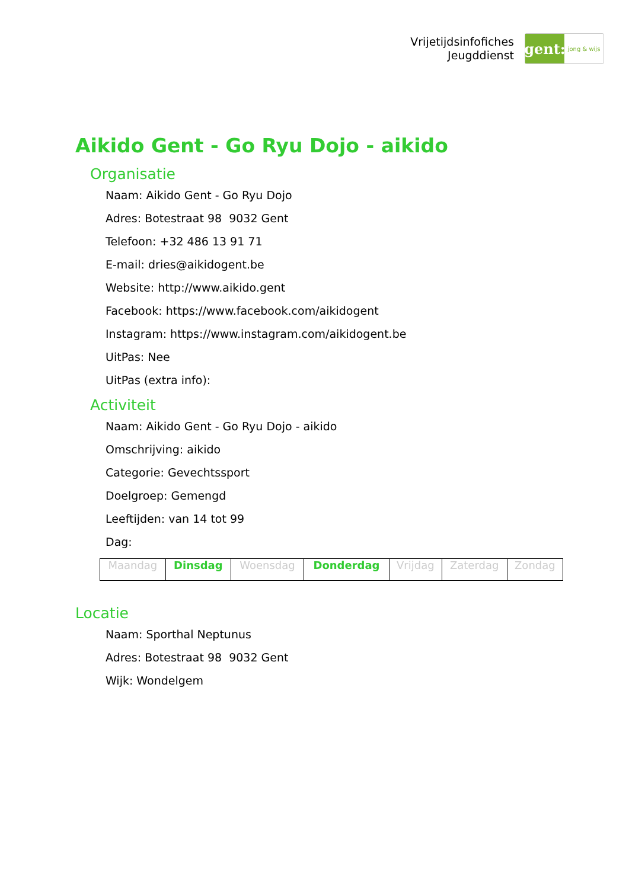Vrijetijdsinfofiches
Jeugddienst
gent:
jong & wijs
Aikido Gent - Go Ryu Dojo - aikido
Organisatie
Naam: Aikido Gent - Go Ryu Dojo
Adres: Botestraat 98 9032 Gent
Telefoon: +32 486 13 91 71
E-mail: dries@aikidogent.be
Website: http://www.aikido.gent
Facebook: https://www.facebook.com/aikidogent
Instagram: https://www.instagram.com/aikidogent.be
UitPas: Nee
UitPas (extra info):
Activiteit
Naam: Aikido Gent - Go Ryu Dojo - aikido
Omschrijving: aikido
Categorie: Gevechtssport
Doelgroep: Gemengd
Leeftijden: van 14 tot 99
Dag:
| Maandag | Dinsdag | Woensdag | Donderdag | Vrijdag | Zaterdag | Zondag |
Locatie
Naam: Sporthal Neptunus
Adres: Botestraat 98 9032 Gent
Wijk: Wondelgem